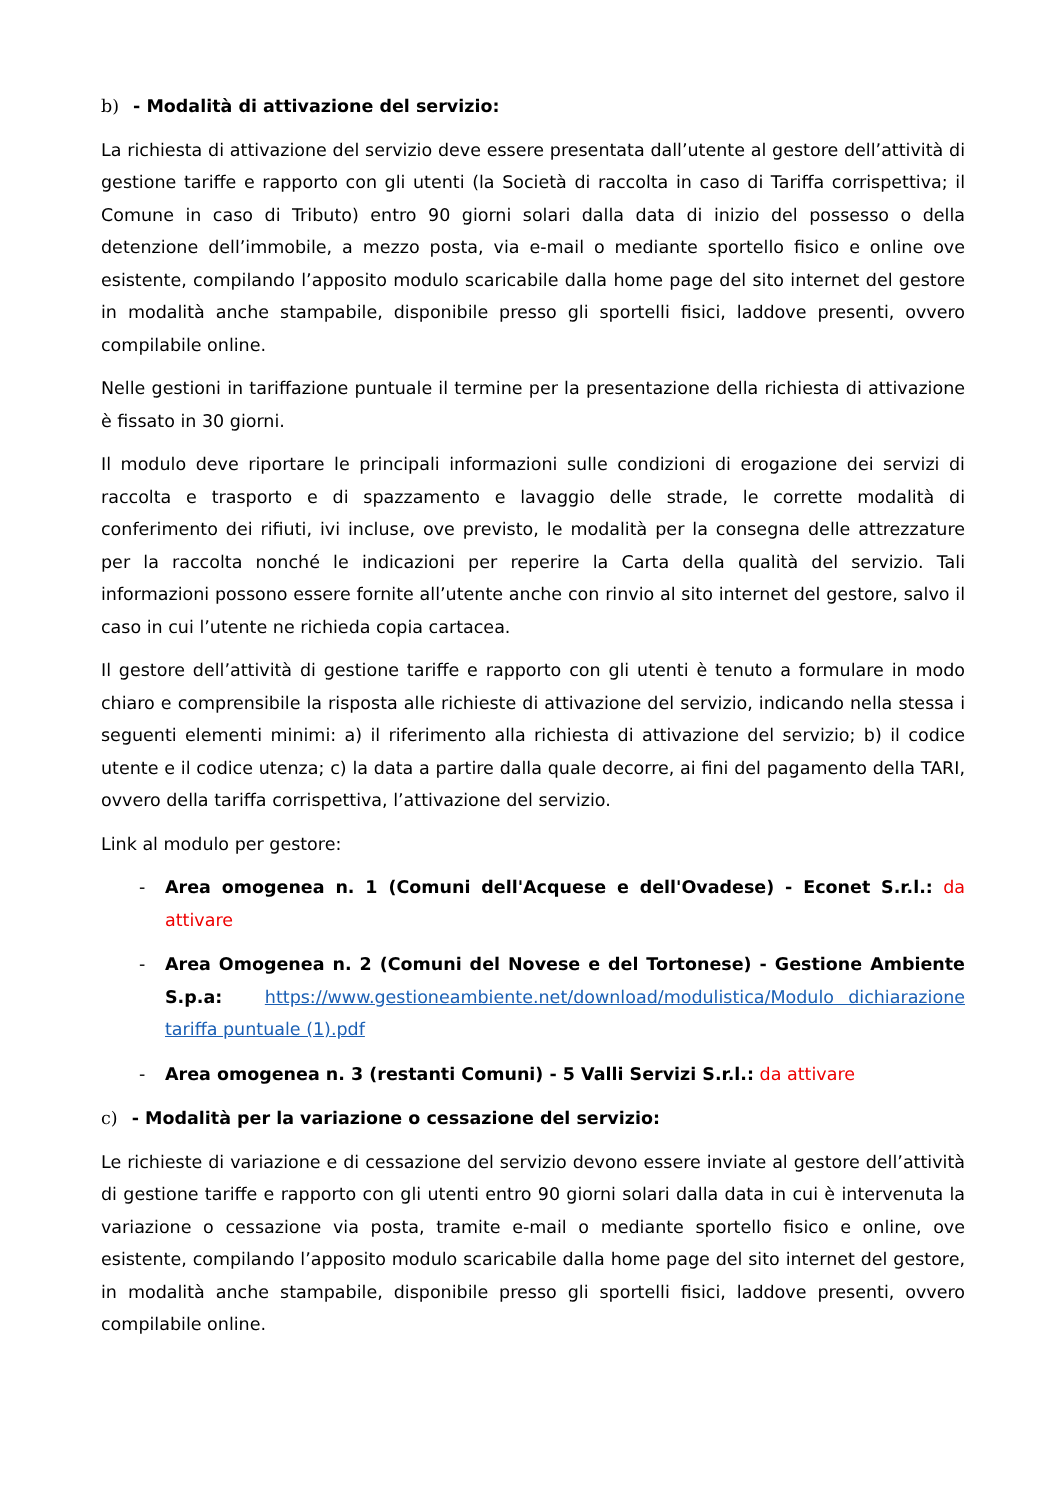b) - Modalità di attivazione del servizio:
La richiesta di attivazione del servizio deve essere presentata dall’utente al gestore dell’attività di gestione tariffe e rapporto con gli utenti (la Società di raccolta in caso di Tariffa corrispettiva; il Comune in caso di Tributo) entro 90 giorni solari dalla data di inizio del possesso o della detenzione dell’immobile, a mezzo posta, via e-mail o mediante sportello fisico e online ove esistente, compilando l’apposito modulo scaricabile dalla home page del sito internet del gestore in modalità anche stampabile, disponibile presso gli sportelli fisici, laddove presenti, ovvero compilabile online.
Nelle gestioni in tariffazione puntuale il termine per la presentazione della richiesta di attivazione è fissato in 30 giorni.
Il modulo deve riportare le principali informazioni sulle condizioni di erogazione dei servizi di raccolta e trasporto e di spazzamento e lavaggio delle strade, le corrette modalità di conferimento dei rifiuti, ivi incluse, ove previsto, le modalità per la consegna delle attrezzature per la raccolta nonché le indicazioni per reperire la Carta della qualità del servizio. Tali informazioni possono essere fornite all’utente anche con rinvio al sito internet del gestore, salvo il caso in cui l’utente ne richieda copia cartacea.
Il gestore dell’attività di gestione tariffe e rapporto con gli utenti è tenuto a formulare in modo chiaro e comprensibile la risposta alle richieste di attivazione del servizio, indicando nella stessa i seguenti elementi minimi: a) il riferimento alla richiesta di attivazione del servizio; b) il codice utente e il codice utenza; c) la data a partire dalla quale decorre, ai fini del pagamento della TARI, ovvero della tariffa corrispettiva, l’attivazione del servizio.
Link al modulo per gestore:
- Area omogenea n. 1 (Comuni dell'Acquese e dell'Ovadese) - Econet S.r.l.: da attivare
- Area Omogenea n. 2 (Comuni del Novese e del Tortonese) - Gestione Ambiente S.p.a: https://www.gestioneambiente.net/download/modulistica/Modulo dichiarazione tariffa puntuale (1).pdf
- Area omogenea n. 3 (restanti Comuni) - 5 Valli Servizi S.r.l.: da attivare
c) - Modalità per la variazione o cessazione del servizio:
Le richieste di variazione e di cessazione del servizio devono essere inviate al gestore dell’attività di gestione tariffe e rapporto con gli utenti entro 90 giorni solari dalla data in cui è intervenuta la variazione o cessazione via posta, tramite e-mail o mediante sportello fisico e online, ove esistente, compilando l’apposito modulo scaricabile dalla home page del sito internet del gestore, in modalità anche stampabile, disponibile presso gli sportelli fisici, laddove presenti, ovvero compilabile online.